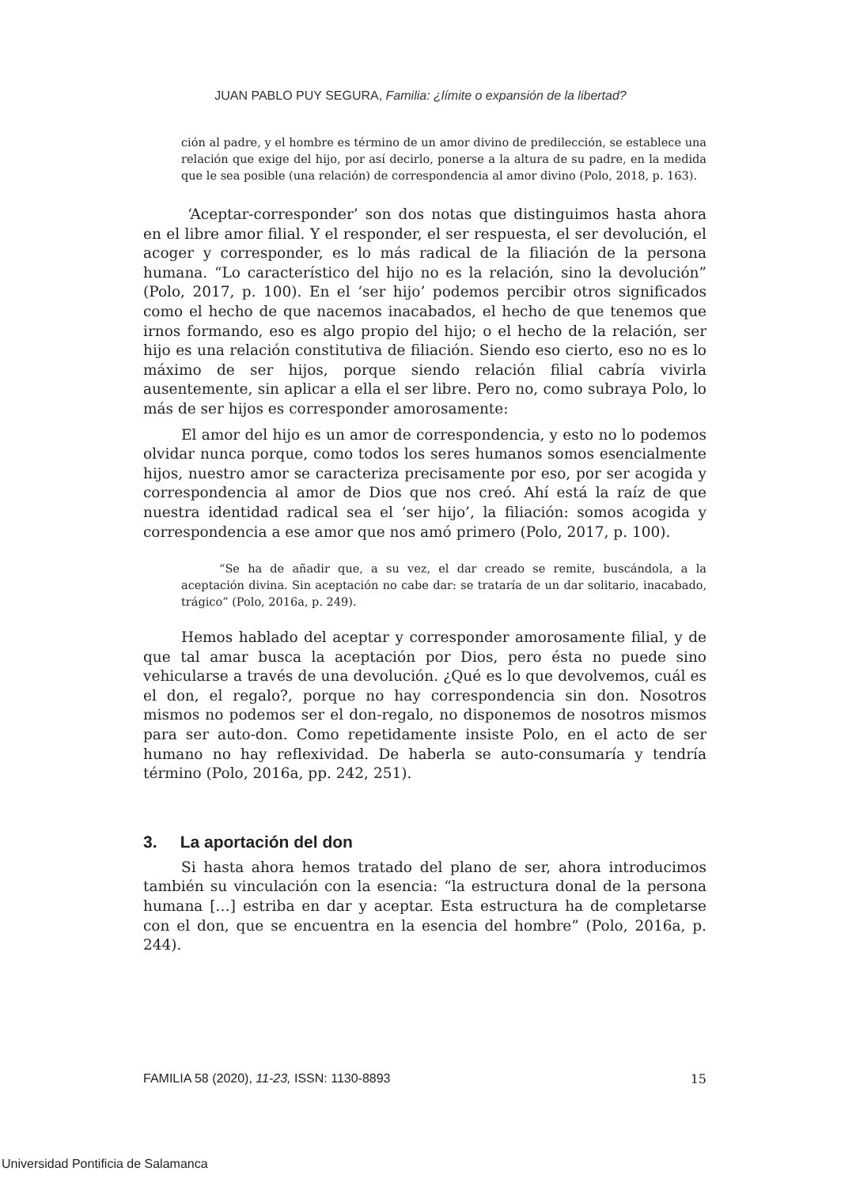JUAN PABLO PUY SEGURA, Familia: ¿límite o expansión de la libertad?
ción al padre, y el hombre es término de un amor divino de predilección, se establece una relación que exige del hijo, por así decirlo, ponerse a la altura de su padre, en la medida que le sea posible (una relación) de correspondencia al amor divino (Polo, 2018, p. 163).
‘Aceptar-corresponder’ son dos notas que distinguimos hasta ahora en el libre amor filial. Y el responder, el ser respuesta, el ser devolución, el acoger y corresponder, es lo más radical de la filiación de la persona humana. “Lo característico del hijo no es la relación, sino la devolución” (Polo, 2017, p. 100). En el ‘ser hijo’ podemos percibir otros significados como el hecho de que nacemos inacabados, el hecho de que tenemos que irnos formando, eso es algo propio del hijo; o el hecho de la relación, ser hijo es una relación constitutiva de filiación. Siendo eso cierto, eso no es lo máximo de ser hijos, porque siendo relación filial cabría vivirla ausentemente, sin aplicar a ella el ser libre. Pero no, como subraya Polo, lo más de ser hijos es corresponder amorosamente:
El amor del hijo es un amor de correspondencia, y esto no lo podemos olvidar nunca porque, como todos los seres humanos somos esencialmente hijos, nuestro amor se caracteriza precisamente por eso, por ser acogida y correspondencia al amor de Dios que nos creó. Ahí está la raíz de que nuestra identidad radical sea el ‘ser hijo’, la filiación: somos acogida y correspondencia a ese amor que nos amó primero (Polo, 2017, p. 100).
“Se ha de añadir que, a su vez, el dar creado se remite, buscándola, a la aceptación divina. Sin aceptación no cabe dar: se trataría de un dar solitario, inacabado, trágico” (Polo, 2016a, p. 249).
Hemos hablado del aceptar y corresponder amorosamente filial, y de que tal amar busca la aceptación por Dios, pero ésta no puede sino vehicularse a través de una devolución. ¿Qué es lo que devolvemos, cuál es el don, el regalo?, porque no hay correspondencia sin don. Nosotros mismos no podemos ser el don-regalo, no disponemos de nosotros mismos para ser auto-don. Como repetidamente insiste Polo, en el acto de ser humano no hay reflexividad. De haberla se auto-consumaría y tendría término (Polo, 2016a, pp. 242, 251).
3. La aportación del don
Si hasta ahora hemos tratado del plano de ser, ahora introducimos también su vinculación con la esencia: “la estructura donal de la persona humana […] estriba en dar y aceptar. Esta estructura ha de completarse con el don, que se encuentra en la esencia del hombre” (Polo, 2016a, p. 244).
FAMILIA 58 (2020), 11-23, ISSN: 1130-8893 15
Universidad Pontificia de Salamanca